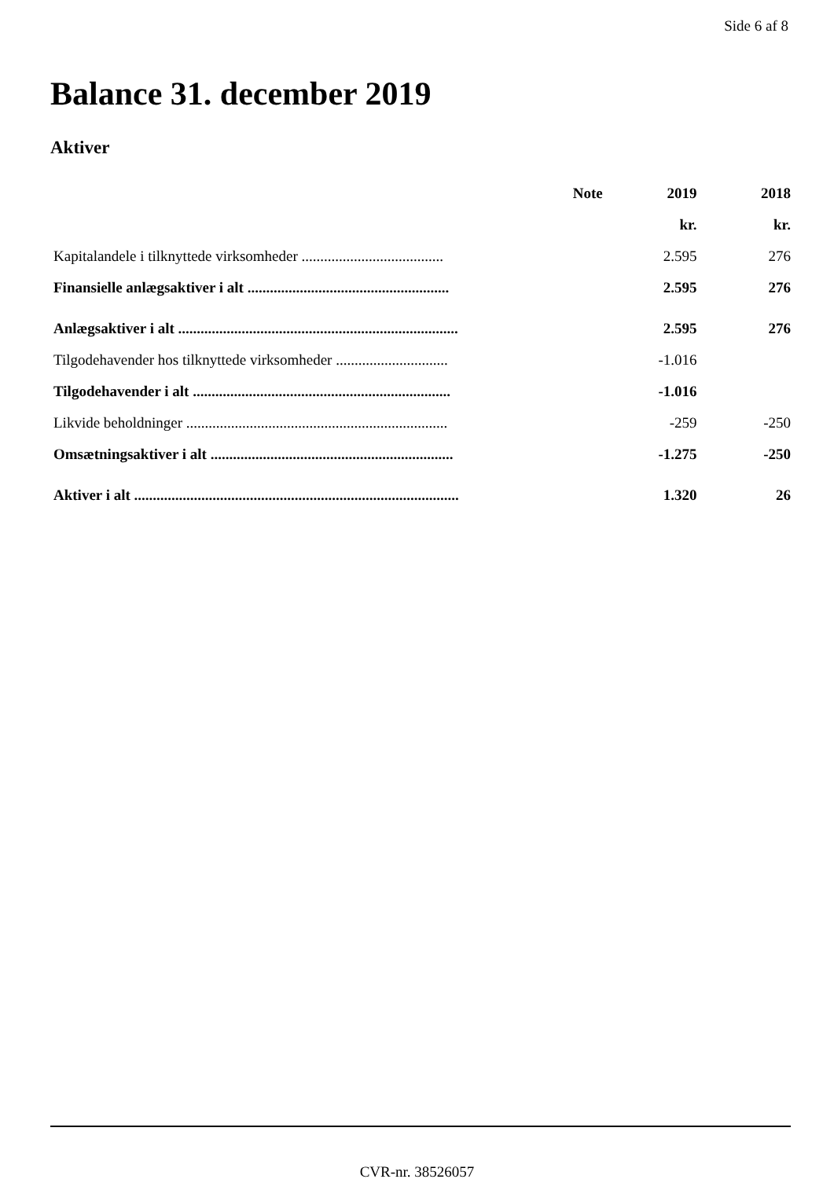Side 6 af 8
Balance 31. december 2019
Aktiver
| | Note | 2019 | 2018 |
| --- | --- | --- | --- |
| | | kr. | kr. |
| Kapitalandele i tilknyttede virksomheder ...................................... | | 2.595 | 276 |
| Finansielle anlægsaktiver i alt ...................................................... | | 2.595 | 276 |
| Anlægsaktiver i alt ........................................................................... | | 2.595 | 276 |
| Tilgodehavender hos tilknyttede virksomheder .............................. | | -1.016 | |
| Tilgodehavender i alt ..................................................................... | | -1.016 | |
| Likvide beholdninger ...................................................................... | | -259 | -250 |
| Omsætningsaktiver i alt ................................................................. | | -1.275 | -250 |
| Aktiver i alt ....................................................................................... | | 1.320 | 26 |
CVR-nr. 38526057